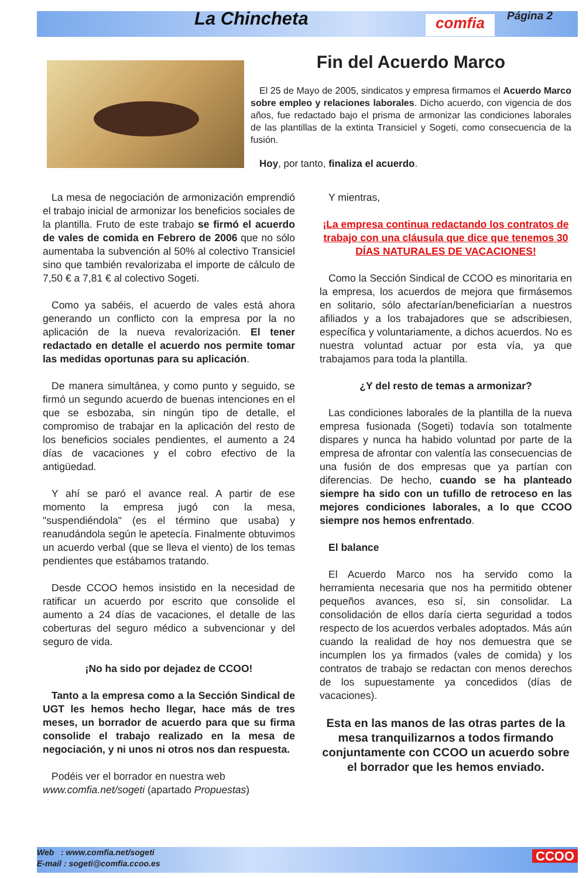La Chincheta comfia Página 2
Fin del Acuerdo Marco
El 25 de Mayo de 2005, sindicatos y empresa firmamos el Acuerdo Marco sobre empleo y relaciones laborales. Dicho acuerdo, con vigencia de dos años, fue redactado bajo el prisma de armonizar las condiciones laborales de las plantillas de la extinta Transiciel y Sogeti, como consecuencia de la fusión.
Hoy, por tanto, finaliza el acuerdo.
La mesa de negociación de armonización emprendió el trabajo inicial de armonizar los beneficios sociales de la plantilla. Fruto de este trabajo se firmó el acuerdo de vales de comida en Febrero de 2006 que no sólo aumentaba la subvención al 50% al colectivo Transiciel sino que también revalorizaba el importe de cálculo de 7,50 € a 7,81 € al colectivo Sogeti.
Como ya sabéis, el acuerdo de vales está ahora generando un conflicto con la empresa por la no aplicación de la nueva revalorización. El tener redactado en detalle el acuerdo nos permite tomar las medidas oportunas para su aplicación.
De manera simultánea, y como punto y seguido, se firmó un segundo acuerdo de buenas intenciones en el que se esbozaba, sin ningún tipo de detalle, el compromiso de trabajar en la aplicación del resto de los beneficios sociales pendientes, el aumento a 24 días de vacaciones y el cobro efectivo de la antigüedad.
Y ahí se paró el avance real. A partir de ese momento la empresa jugó con la mesa, "suspendiéndola" (es el término que usaba) y reanudándola según le apetecía. Finalmente obtuvimos un acuerdo verbal (que se lleva el viento) de los temas pendientes que estábamos tratando.
Desde CCOO hemos insistido en la necesidad de ratificar un acuerdo por escrito que consolide el aumento a 24 días de vacaciones, el detalle de las coberturas del seguro médico a subvencionar y del seguro de vida.
¡No ha sido por dejadez de CCOO!
Tanto a la empresa como a la Sección Sindical de UGT les hemos hecho llegar, hace más de tres meses, un borrador de acuerdo para que su firma consolide el trabajo realizado en la mesa de negociación, y ni unos ni otros nos dan respuesta.
Podéis ver el borrador en nuestra web www.comfia.net/sogeti (apartado Propuestas)
Y mientras,
¡La empresa continua redactando los contratos de trabajo con una cláusula que dice que tenemos 30 DÍAS NATURALES DE VACACIONES!
Como la Sección Sindical de CCOO es minoritaria en la empresa, los acuerdos de mejora que firmásemos en solitario, sólo afectarían/beneficiarían a nuestros afiliados y a los trabajadores que se adscribiesen, específica y voluntariamente, a dichos acuerdos. No es nuestra voluntad actuar por esta vía, ya que trabajamos para toda la plantilla.
¿Y del resto de temas a armonizar?
Las condiciones laborales de la plantilla de la nueva empresa fusionada (Sogeti) todavía son totalmente dispares y nunca ha habido voluntad por parte de la empresa de afrontar con valentía las consecuencias de una fusión de dos empresas que ya partían con diferencias. De hecho, cuando se ha planteado siempre ha sido con un tufillo de retroceso en las mejores condiciones laborales, a lo que CCOO siempre nos hemos enfrentado.
El balance
El Acuerdo Marco nos ha servido como la herramienta necesaria que nos ha permitido obtener pequeños avances, eso sí, sin consolidar. La consolidación de ellos daría cierta seguridad a todos respecto de los acuerdos verbales adoptados. Más aún cuando la realidad de hoy nos demuestra que se incumplen los ya firmados (vales de comida) y los contratos de trabajo se redactan con menos derechos de los supuestamente ya concedidos (días de vacaciones).
Esta en las manos de las otras partes de la mesa tranquilizarnos a todos firmando conjuntamente con CCOO un acuerdo sobre el borrador que les hemos enviado.
Web : www.comfia.net/sogeti
E-mail : sogeti@comfia.ccoo.es
CCOO